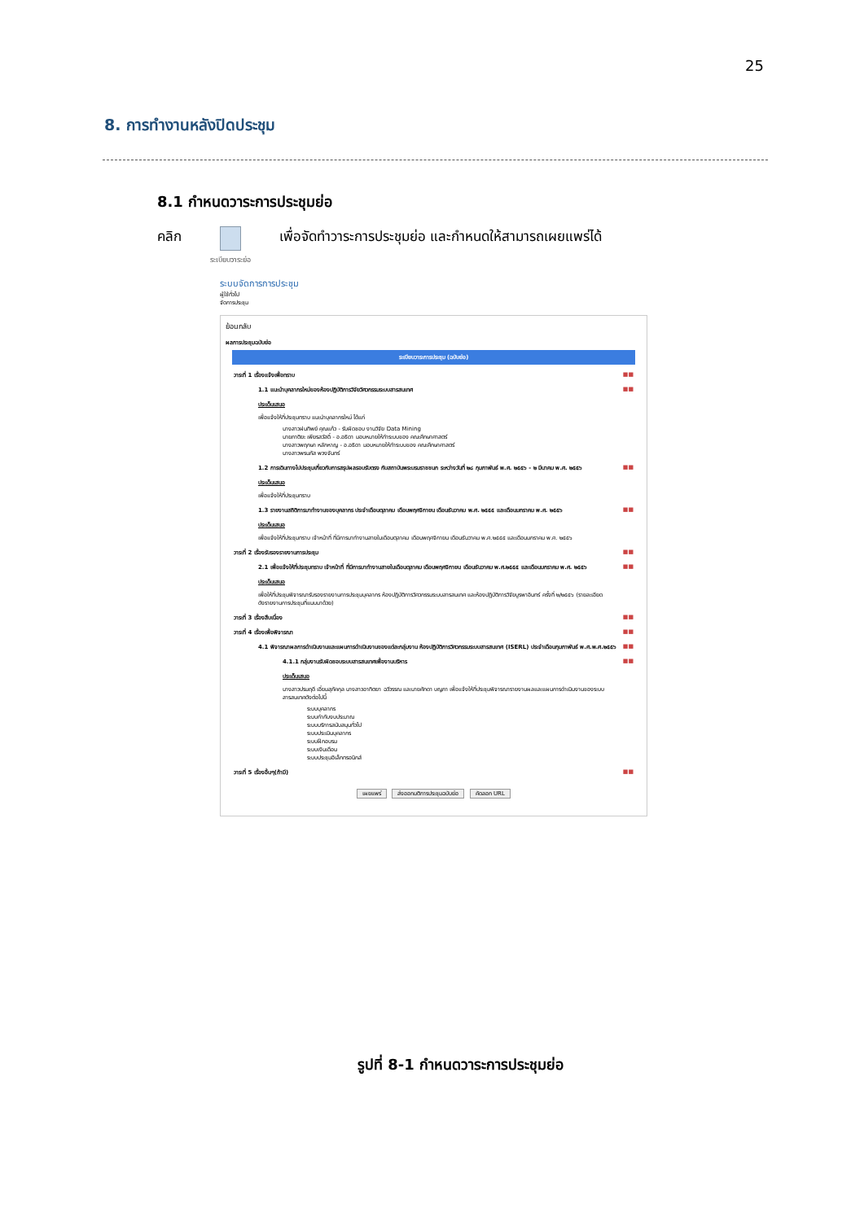25
8. การทำงานหลังปิดประชุม
8.1 กำหนดวาระการประชุมย่อ
คลิก
ระเบียบวาระย่อ
เพื่อจัดทำวาระการประชุมย่อ และกำหนดให้สามารถเผยแพร่ได้
ระบบจัดการการประชุม
ผู้ใช้ทั่วไป
จัดการประชุม
ย้อนกลับ
ผลการประชุมฉบับย่อ
ระเบียบวาระการประชุม (ฉบับย่อ)
วาระที่ 1 เรื่องแจ้งเพื่อทราบ ■■
1.1 แนะนำบุคลากรใหม่ของห้องปฏิบัติการวิจัยวิศวกรรมระบบสารสนเทศ ■■
ประเด็นเสนอ
เพื่อแจ้งให้ที่ประชุมทราบ แนะนำบุคลากรใหม่ ได้แก่
นางสาวฝนทิพย์ คุณแก้ว - รับผิดชอบ งานวิจัย Data Mining
นายภาติยะ เพียรสวัสดิ์ - อ.อธิดา มอบหมายให้ทำระบบของ คณะศึกษาศาสตร์
นางสาวพฤกษา หลักหาญ - อ.อธิดา มอบหมายให้ทำระบบของ คณะศึกษาศาสตร์
นางสาวพรนภัส พวงจันทร์
1.2 การเดินทางไปประชุมเกี่ยวกับการสรุปผลรอบรับตรง กับสถาบันพระบรมราชชนก ระหว่างวันที่ ๒๘ กุมภาพันธ์ พ.ศ. ๒๕๕๖ - ๒ มีนาคม พ.ศ. ๒๕๕๖ ■■
ประเด็นเสนอ
เพื่อแจ้งให้ที่ประชุมทราบ
1.3 รายงานสถิติการมาทำงานของบุคลากร ประจำเดือนตุลาคม เดือนพฤศจิกายน เดือนธันวาคม พ.ศ. ๒๕๕๕ และเดือนมกราคม พ.ศ. ๒๕๕๖ ■■
ประเด็นเสนอ
เพื่อแจ้งให้ที่ประชุมทราบ เจ้าหน้าที่ ที่มีการมาทำงานสายในเดือนตุลาคม เดือนพฤศจิกายน เดือนธันวาคม พ.ศ.๒๕๕๕ และเดือนมกราคม พ.ศ. ๒๕๕๖
วาระที่ 2 เรื่องรับรองรายงานการประชุม ■■
2.1 เพื่อแจ้งให้ที่ประชุมทราบ เจ้าหน้าที่ ที่มีการมาทำงานสายในเดือนตุลาคม เดือนพฤศจิกายน เดือนธันวาคม พ.ศ.๒๕๕๕ และเดือนมกราคม พ.ศ. ๒๕๕๖ ■■
ประเด็นเสนอ
เพื่อให้ที่ประชุมพิจารณารับรองรายงานการประชุมบุคลากร ห้องปฏิบัติการวิศวกรรมระบบสารสนเทศ และห้องปฏิบัติการวิจัยบูรพาอินทร์ ครั้งที่ ๒/๒๕๕๖ (รายละเอียดดังรายงานการประชุมที่แนบมาด้วย)
วาระที่ 3 เรื่องสืบเนื่อง ■■
วาระที่ 4 เรื่องเพื่อพิจารณา ■■
4.1 พิจารณาผลการดำเนินงานและแผนการดำเนินงานของแต่ละกลุ่มงาน ห้องปฏิบัติการวิศวกรรมระบบสารสนเทศ (ISERL) ประจำเดือนกุมภาพันธ์ พ.ศ.พ.ศ.๒๕๕๖ ■■
4.1.1 กลุ่มงานรับผิดชอบระบบสารสนเทศเพื่องานบริหาร ■■
ประเด็นเสนอ
นางสาวปรมฤดี เอี่ยมสุภัคกุล นางสาวอาทิตยา ฉวีวรรณ และนายศักดา บญภา เพื่อแจ้งให้ที่ประชุมพิจารณารายงานผลและแผนการดำเนินงานของระบบสารสนเทศดังต่อไปนี้
ระบบบุคลากร
ระบบกำกับงบประมาณ
ระบบบริการสนับสนุนทั่วไป
ระบบประเมินบุคลากร
ระบบฝึกอบรม
ระบบเงินเดือน
ระบบประชุมอิเล็กทรอนิกส์
วาระที่ 5 เรื่องอื่นๆ(ถ้ามี) ■■
เผยแพร่ ส่งออกมติการประชุมฉบับย่อ คัดลอก URL
รูปที่ 8-1 กำหนดวาระการประชุมย่อ